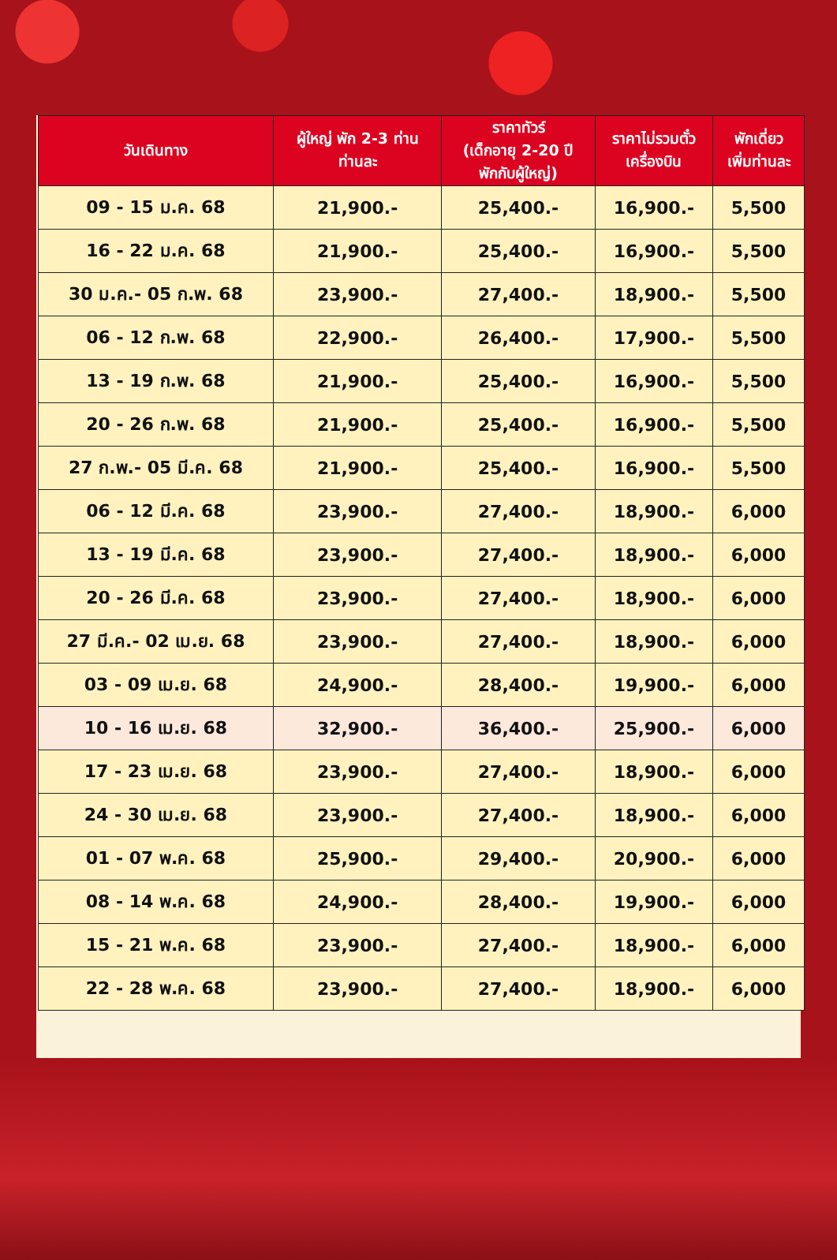| วันเดินทาง | ผู้ใหญ่ พัก 2-3 ท่าน ท่านละ | ราคาทัวร์ (เด็กอายุ 2-20 ปี พักกับผู้ใหญ่) | ราคาไม่รวมตั๋ว เครื่องบิน | พักเดี่ยว เพิ่มท่านละ |
| --- | --- | --- | --- | --- |
| 09 - 15 ม.ค. 68 | 21,900.- | 25,400.- | 16,900.- | 5,500 |
| 16 - 22 ม.ค. 68 | 21,900.- | 25,400.- | 16,900.- | 5,500 |
| 30 ม.ค.- 05 ก.พ. 68 | 23,900.- | 27,400.- | 18,900.- | 5,500 |
| 06 - 12 ก.พ. 68 | 22,900.- | 26,400.- | 17,900.- | 5,500 |
| 13 - 19 ก.พ. 68 | 21,900.- | 25,400.- | 16,900.- | 5,500 |
| 20 - 26 ก.พ. 68 | 21,900.- | 25,400.- | 16,900.- | 5,500 |
| 27 ก.พ.- 05 มี.ค. 68 | 21,900.- | 25,400.- | 16,900.- | 5,500 |
| 06 - 12 มี.ค. 68 | 23,900.- | 27,400.- | 18,900.- | 6,000 |
| 13 - 19 มี.ค. 68 | 23,900.- | 27,400.- | 18,900.- | 6,000 |
| 20 - 26 มี.ค. 68 | 23,900.- | 27,400.- | 18,900.- | 6,000 |
| 27 มี.ค.- 02 เม.ย. 68 | 23,900.- | 27,400.- | 18,900.- | 6,000 |
| 03 - 09 เม.ย. 68 | 24,900.- | 28,400.- | 19,900.- | 6,000 |
| 10 - 16 เม.ย. 68 | 32,900.- | 36,400.- | 25,900.- | 6,000 |
| 17 - 23 เม.ย. 68 | 23,900.- | 27,400.- | 18,900.- | 6,000 |
| 24 - 30 เม.ย. 68 | 23,900.- | 27,400.- | 18,900.- | 6,000 |
| 01 - 07 พ.ค. 68 | 25,900.- | 29,400.- | 20,900.- | 6,000 |
| 08 - 14 พ.ค. 68 | 24,900.- | 28,400.- | 19,900.- | 6,000 |
| 15 - 21 พ.ค. 68 | 23,900.- | 27,400.- | 18,900.- | 6,000 |
| 22 - 28 พ.ค. 68 | 23,900.- | 27,400.- | 18,900.- | 6,000 |